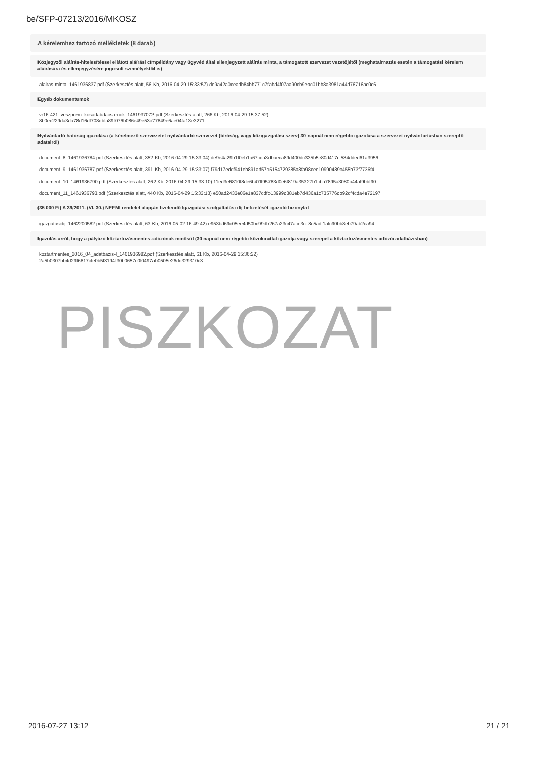be/SFP-07213/2016/MKOSZ
A kérelemhez tartozó mellékletek (8 darab)
Közjegyzői aláírás-hitelesítéssel ellátott aláírási címpéldány vagy ügyvéd által ellenjegyzett aláírás minta, a támogatott szervezet vezetőjétől (meghatalmazás esetén a támogatási kérelem aláírására és ellenjegyzésére jogosult személyektől is)
alairas-minta_1461936837.pdf (Szerkesztés alatt, 56 Kb, 2016-04-29 15:33:57) de9a42a0ceadb84bb771c7fabd4f07aa90cb9eac01bb8a3981a44d76716ac0c6
Egyéb dokumentumok
vr16-421_veszprem_kosarlabdacsarnok_1461937072.pdf (Szerkesztés alatt, 266 Kb, 2016-04-29 15:37:52)
8b0ec229da3da78d16df708dbfa89f076b086e49e53c77849e6ae04fa13e3271
Nyilvántartó hatóság igazolása (a kérelmező szervezetet nyilvántartó szervezet (bíróság, vagy közigazgatási szerv) 30 napnál nem régebbi igazolása a szervezet nyilvántartásban szereplő adatairól)
document_8_1461936784.pdf (Szerkesztés alatt, 352 Kb, 2016-04-29 15:33:04) de9e4a29b1f0eb1a67cda3dbaeca89d400dc335b5e80d417cf584dded61a3956
document_9_1461936787.pdf (Szerkesztés alatt, 391 Kb, 2016-04-29 15:33:07) f79d17edcf941eb891ad57c5154729385a8fa98cee10990489c455b73f7736f4
document_10_1461936790.pdf (Szerkesztés alatt, 262 Kb, 2016-04-29 15:33:10) 11ed3e6810f8de6b47ff95783d0e6f819a35327b1cba7895a3080b44af9bbf90
document_11_1461936793.pdf (Szerkesztés alatt, 440 Kb, 2016-04-29 15:33:13) e50ad2433e06e1a837cdfb13999d381eb7d436a1c735776db92cf4cda4e72197
(35 000 Ft) A 39/2011. (VI. 30.) NEFMI rendelet alapján fizetendő Igazgatási szolgáltatási díj befizetését igazoló bizonylat
igazgatasidij_1462200582.pdf (Szerkesztés alatt, 63 Kb, 2016-05-02 16:49:42) e953bd69c05ee4d50bc99db267a23c47ace3cc8c5adf1afc90bb8eb79ab2ca94
Igazolás arról, hogy a pályázó köztartozásmentes adózónak minősül (30 napnál nem régebbi közokirattal igazolja vagy szerepel a köztartozásmentes adózói adatbázisban)
koztartmentes_2016_04_adatbazis-l_1461936982.pdf (Szerkesztés alatt, 61 Kb, 2016-04-29 15:36:22)
2a5b0307bb4d29f6817cfe0b5f3194f30b0657c0f0497ab0505e26dd329310c3
PISZKOZAT
2016-07-27 13:12 21 / 21